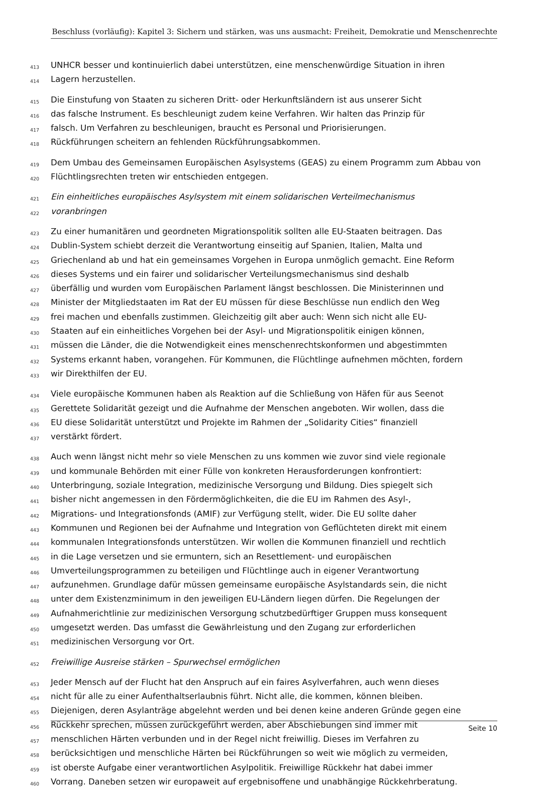Beschluss (vorläufig): Kapitel 3: Sichern und stärken, was uns ausmacht: Freiheit, Demokratie und Menschenrechte
413 UNHCR besser und kontinuierlich dabei unterstützen, eine menschenwürdige Situation in ihren
414 Lagern herzustellen.
415 Die Einstufung von Staaten zu sicheren Dritt- oder Herkunftsländern ist aus unserer Sicht
416 das falsche Instrument. Es beschleunigt zudem keine Verfahren. Wir halten das Prinzip für
417 falsch. Um Verfahren zu beschleunigen, braucht es Personal und Priorisierungen.
418 Rückführungen scheitern an fehlenden Rückführungsabkommen.
419 Dem Umbau des Gemeinsamen Europäischen Asylsystems (GEAS) zu einem Programm zum Abbau von
420 Flüchtlingsrechten treten wir entschieden entgegen.
421 Ein einheitliches europäisches Asylsystem mit einem solidarischen Verteilmechanismus
422 voranbringen
423 Zu einer humanitären und geordneten Migrationspolitik sollten alle EU-Staaten beitragen. Das
424 Dublin-System schiebt derzeit die Verantwortung einseitig auf Spanien, Italien, Malta und
425 Griechenland ab und hat ein gemeinsames Vorgehen in Europa unmöglich gemacht. Eine Reform
426 dieses Systems und ein fairer und solidarischer Verteilungsmechanismus sind deshalb
427 überfällig und wurden vom Europäischen Parlament längst beschlossen. Die Ministerinnen und
428 Minister der Mitgliedstaaten im Rat der EU müssen für diese Beschlüsse nun endlich den Weg
429 frei machen und ebenfalls zustimmen. Gleichzeitig gilt aber auch: Wenn sich nicht alle EU-
430 Staaten auf ein einheitliches Vorgehen bei der Asyl- und Migrationspolitik einigen können,
431 müssen die Länder, die die Notwendigkeit eines menschenrechtskonformen und abgestimmten
432 Systems erkannt haben, vorangehen. Für Kommunen, die Flüchtlinge aufnehmen möchten, fordern
433 wir Direkthilfen der EU.
434 Viele europäische Kommunen haben als Reaktion auf die Schließung von Häfen für aus Seenot
435 Gerettete Solidarität gezeigt und die Aufnahme der Menschen angeboten. Wir wollen, dass die
436 EU diese Solidarität unterstützt und Projekte im Rahmen der „Solidarity Cities“ finanziell
437 verstärkt fördert.
438 Auch wenn längst nicht mehr so viele Menschen zu uns kommen wie zuvor sind viele regionale
439 und kommunale Behörden mit einer Fülle von konkreten Herausforderungen konfrontiert:
440 Unterbringung, soziale Integration, medizinische Versorgung und Bildung. Dies spiegelt sich
441 bisher nicht angemessen in den Fördermöglichkeiten, die die EU im Rahmen des Asyl-,
442 Migrations- und Integrationsfonds (AMIF) zur Verfügung stellt, wider. Die EU sollte daher
443 Kommunen und Regionen bei der Aufnahme und Integration von Geflüchteten direkt mit einem
444 kommunalen Integrationsfonds unterstützen. Wir wollen die Kommunen finanziell und rechtlich
445 in die Lage versetzen und sie ermuntern, sich an Resettlement- und europäischen
446 Umverteilungsprogrammen zu beteiligen und Flüchtlinge auch in eigener Verantwortung
447 aufzunehmen. Grundlage dafür müssen gemeinsame europäische Asylstandards sein, die nicht
448 unter dem Existenzminimum in den jeweiligen EU-Ländern liegen dürfen. Die Regelungen der
449 Aufnahmerichtlinie zur medizinischen Versorgung schutzbedürftiger Gruppen muss konsequent
450 umgesetzt werden. Das umfasst die Gewährleistung und den Zugang zur erforderlichen
451 medizinischen Versorgung vor Ort.
452 Freiwillige Ausreise stärken – Spurwechsel ermöglichen
453 Jeder Mensch auf der Flucht hat den Anspruch auf ein faires Asylverfahren, auch wenn dieses
454 nicht für alle zu einer Aufenthaltserlaubnis führt. Nicht alle, die kommen, können bleiben.
455 Diejenigen, deren Asylanträge abgelehnt werden und bei denen keine anderen Gründe gegen eine
456 Rückkehr sprechen, müssen zurückgeführt werden, aber Abschiebungen sind immer mit
457 menschlichen Härten verbunden und in der Regel nicht freiwillig. Dieses im Verfahren zu
458 berücksichtigen und menschliche Härten bei Rückführungen so weit wie möglich zu vermeiden,
459 ist oberste Aufgabe einer verantwortlichen Asylpolitik. Freiwillige Rückkehr hat dabei immer
460 Vorrang. Daneben setzen wir europaweit auf ergebnisoffene und unabhängige Rückkehrberatung.
Seite 10